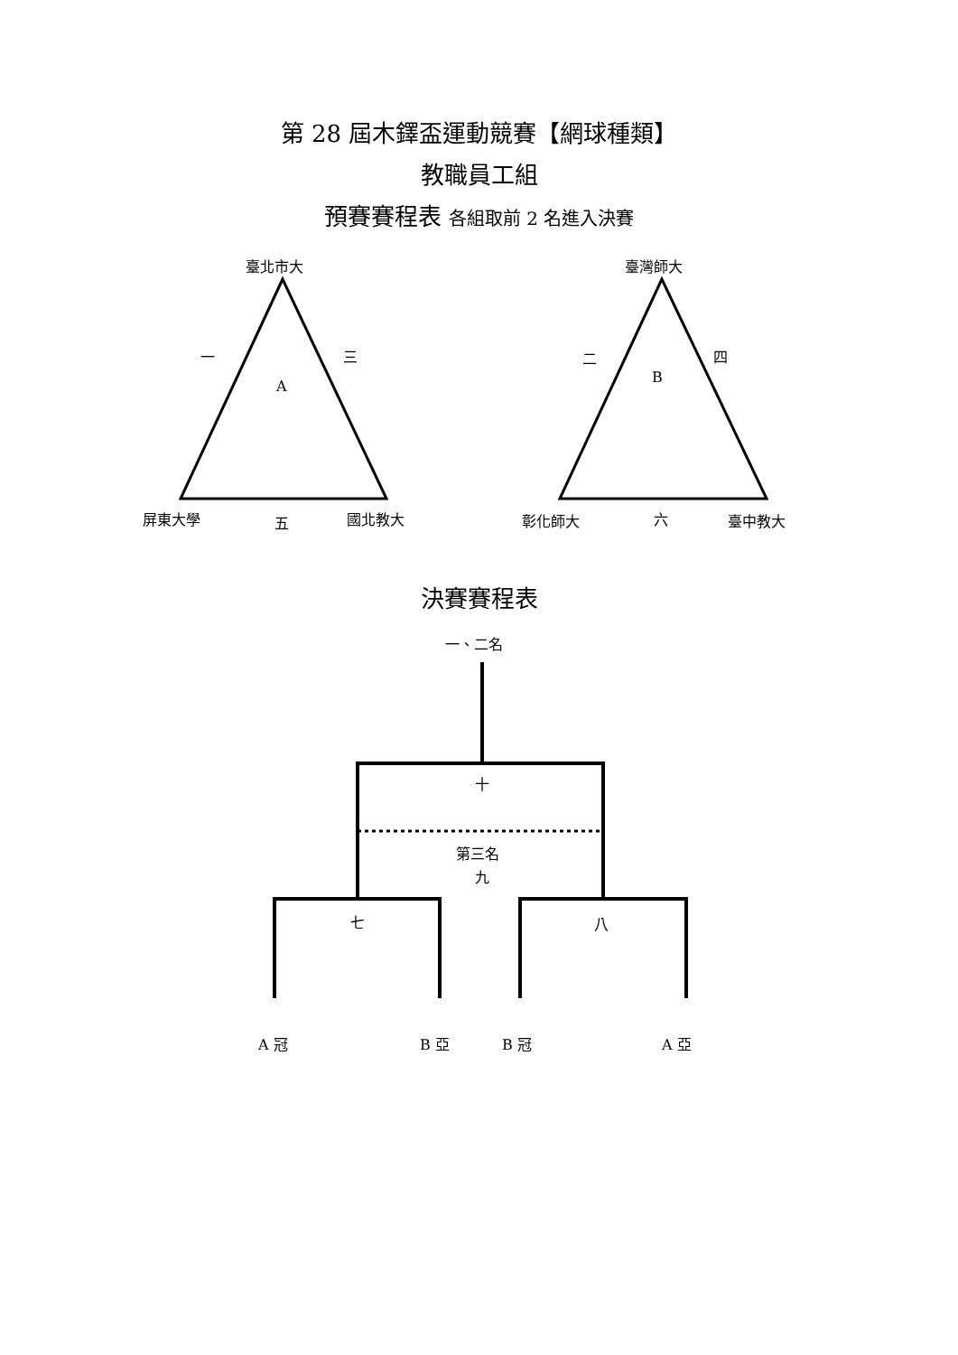第 28 屆木鐸盃運動競賽【網球種類】
教職員工組
預賽賽程表 各組取前 2 名進入決賽
臺北市大
一 三
A
屏東大學 五 國北教大
臺灣師大
二 四
B
彰化師大 六 臺中教大
決賽賽程表
一、二名
十
第三名
九
七 八
A 冠 B 亞 B 冠 A 亞